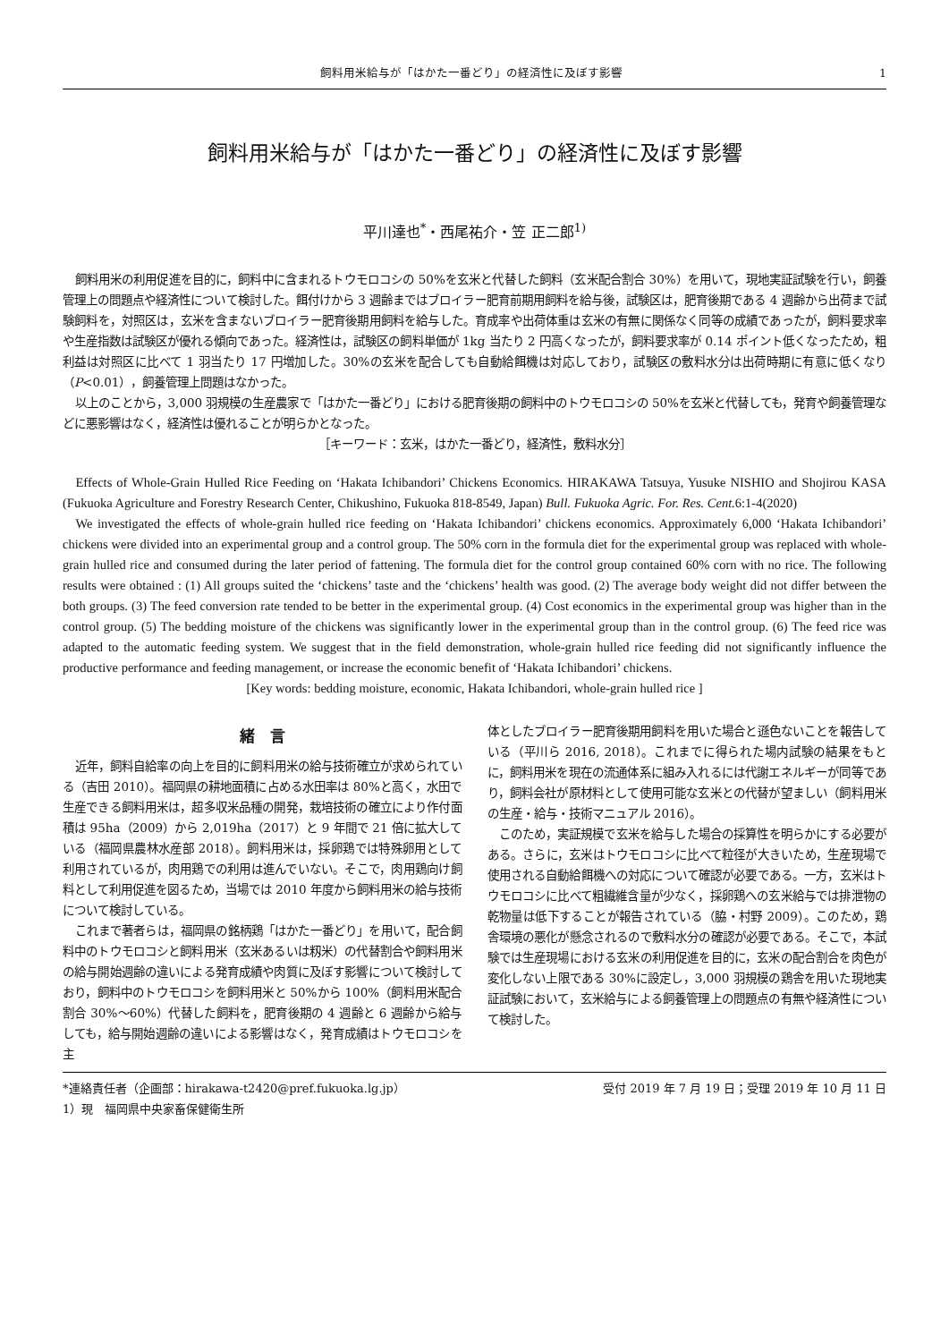飼料用米給与が「はかた一番どり」の経済性に及ぼす影響 1
飼料用米給与が「はかた一番どり」の経済性に及ぼす影響
平川達也<sup>*</sup>・西尾祐介・笠 正二郎<sup>1)</sup>
飼料用米の利用促進を目的に，飼料中に含まれるトウモロコシの 50%を玄米と代替した飼料（玄米配合割合 30%）を用いて，現地実証試験を行い，飼養管理上の問題点や経済性について検討した。餌付けから 3 週齢まではブロイラー肥育前期用飼料を給与後，試験区は，肥育後期である 4 週齢から出荷まで試験飼料を，対照区は，玄米を含まないブロイラー肥育後期用飼料を給与した。育成率や出荷体重は玄米の有無に関係なく同等の成績であったが，飼料要求率や生産指数は試験区が優れる傾向であった。経済性は，試験区の飼料単価が 1kg 当たり 2 円高くなったが，飼料要求率が 0.14 ポイント低くなったため，粗利益は対照区に比べて 1 羽当たり 17 円増加した。30%の玄米を配合しても自動給餌機は対応しており，試験区の敷料水分は出荷時期に有意に低くなり（P<0.01），飼養管理上問題はなかった。
以上のことから，3,000 羽規模の生産農家で「はかた一番どり」における肥育後期の飼料中のトウモロコシの 50%を玄米と代替しても，発育や飼養管理などに悪影響はなく，経済性は優れることが明らかとなった。
［キーワード：玄米，はかた一番どり，経済性，敷料水分］
Effects of Whole-Grain Hulled Rice Feeding on ‘Hakata Ichibandori’ Chickens Economics. HIRAKAWA Tatsuya, Yusuke NISHIO and Shojirou KASA (Fukuoka Agriculture and Forestry Research Center, Chikushino, Fukuoka 818-8549, Japan) Bull. Fukuoka Agric. For. Res. Cent. 6:1-4(2020)
We investigated the effects of whole-grain hulled rice feeding on ‘Hakata Ichibandori’ chickens economics. Approximately 6,000 ‘Hakata Ichibandori’ chickens were divided into an experimental group and a control group. The 50% corn in the formula diet for the experimental group was replaced with whole-grain hulled rice and consumed during the later period of fattening. The formula diet for the control group contained 60% corn with no rice. The following results were obtained : (1) All groups suited the ‘chickens’ taste and the ‘chickens’ health was good. (2) The average body weight did not differ between the both groups. (3) The feed conversion rate tended to be better in the experimental group. (4) Cost economics in the experimental group was higher than in the control group. (5) The bedding moisture of the chickens was significantly lower in the experimental group than in the control group. (6) The feed rice was adapted to the automatic feeding system. We suggest that in the field demonstration, whole-grain hulled rice feeding did not significantly influence the productive performance and feeding management, or increase the economic benefit of ‘Hakata Ichibandori’ chickens.
[Key words: bedding moisture, economic, Hakata Ichibandori, whole-grain hulled rice ]
緒　言
近年，飼料自給率の向上を目的に飼料用米の給与技術確立が求められている（吉田 2010）。福岡県の耕地面積に占める水田率は 80%と高く，水田で生産できる飼料用米は，超多収米品種の開発，栽培技術の確立により作付面積は 95ha（2009）から 2,019ha（2017）と 9 年間で 21 倍に拡大している（福岡県農林水産部 2018）。飼料用米は，採卵鶏では特殊卵用として利用されているが，肉用鶏での利用は進んでいない。そこで，肉用鶏向け飼料として利用促進を図るため，当場では 2010 年度から飼料用米の給与技術について検討している。
これまで著者らは，福岡県の銘柄鶏「はかた一番どり」を用いて，配合飼料中のトウモロコシと飼料用米（玄米あるいは籾米）の代替割合や飼料用米の給与開始週齢の違いによる発育成績や肉質に及ぼす影響について検討しており，飼料中のトウモロコシを飼料用米と 50%から 100%（飼料用米配合割合 30%～60%）代替した飼料を，肥育後期の 4 週齢と 6 週齢から給与しても，給与開始週齢の違いによる影響はなく，発育成績はトウモロコシを主
体としたブロイラー肥育後期用飼料を用いた場合と遜色ないことを報告している（平川ら 2016, 2018）。これまでに得られた場内試験の結果をもとに，飼料用米を現在の流通体系に組み入れるには代謝エネルギーが同等であり，飼料会社が原材料として使用可能な玄米との代替が望ましい（飼料用米の生産・給与・技術マニュアル 2016）。
このため，実証規模で玄米を給与した場合の採算性を明らかにする必要がある。さらに，玄米はトウモロコシに比べて粒径が大きいため，生産現場で使用される自動給餌機への対応について確認が必要である。一方，玄米はトウモロコシに比べて粗繊維含量が少なく，採卵鶏への玄米給与では排泄物の乾物量は低下することが報告されている（脇・村野 2009）。このため，鶏舎環境の悪化が懸念されるので敷料水分の確認が必要である。そこで，本試験では生産現場における玄米の利用促進を目的に，玄米の配合割合を肉色が変化しない上限である 30%に設定し，3,000 羽規模の鶏舎を用いた現地実証試験において，玄米給与による飼養管理上の問題点の有無や経済性について検討した。
*連絡責任者（企画部：hirakawa-t2420@pref.fukuoka.lg.jp） 受付 2019 年 7 月 19 日；受理 2019 年 10 月 11 日
1）現　福岡県中央家畜保健衛生所